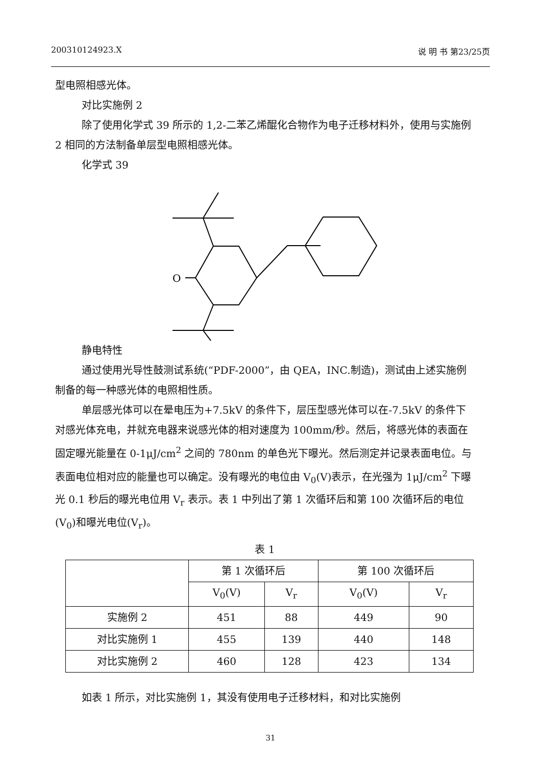200310124923.X 说 明 书 第23/25页
型电照相感光体。
对比实施例 2
除了使用化学式 39 所示的 1,2-二苯乙烯醌化合物作为电子迁移材料外，使用与实施例 2 相同的方法制备单层型电照相感光体。
化学式 39
O
静电特性
通过使用光导性鼓测试系统(“PDF-2000”，由 QEA，INC.制造)，测试由上述实施例制备的每一种感光体的电照相性质。
单层感光体可以在晕电压为+7.5kV 的条件下，层压型感光体可以在-7.5kV 的条件下对感光体充电，并就充电器来说感光体的相对速度为 100mm/秒。然后，将感光体的表面在固定曝光能量在 0-1μJ/cm<sup>2</sup> 之间的 780nm 的单色光下曝光。然后测定并记录表面电位。与表面电位相对应的能量也可以确定。没有曝光的电位由 V<sub>0</sub>(V)表示，在光强为 1μJ/cm<sup>2</sup> 下曝光 0.1 秒后的曝光电位用 V<sub>r</sub> 表示。表 1 中列出了第 1 次循环后和第 100 次循环后的电位(V<sub>0</sub>)和曝光电位(V<sub>r</sub>)。
表 1
| | 第 1 次循环后 | | 第 100 次循环后 | |
| --- | --- | --- | --- | --- |
| | V<sub>0</sub>(V) | V<sub>r</sub> | V<sub>0</sub>(V) | V<sub>r</sub> |
| 实施例 2 | 451 | 88 | 449 | 90 |
| 对比实施例 1 | 455 | 139 | 440 | 148 |
| 对比实施例 2 | 460 | 128 | 423 | 134 |
如表 1 所示，对比实施例 1，其没有使用电子迁移材料，和对比实施例
31